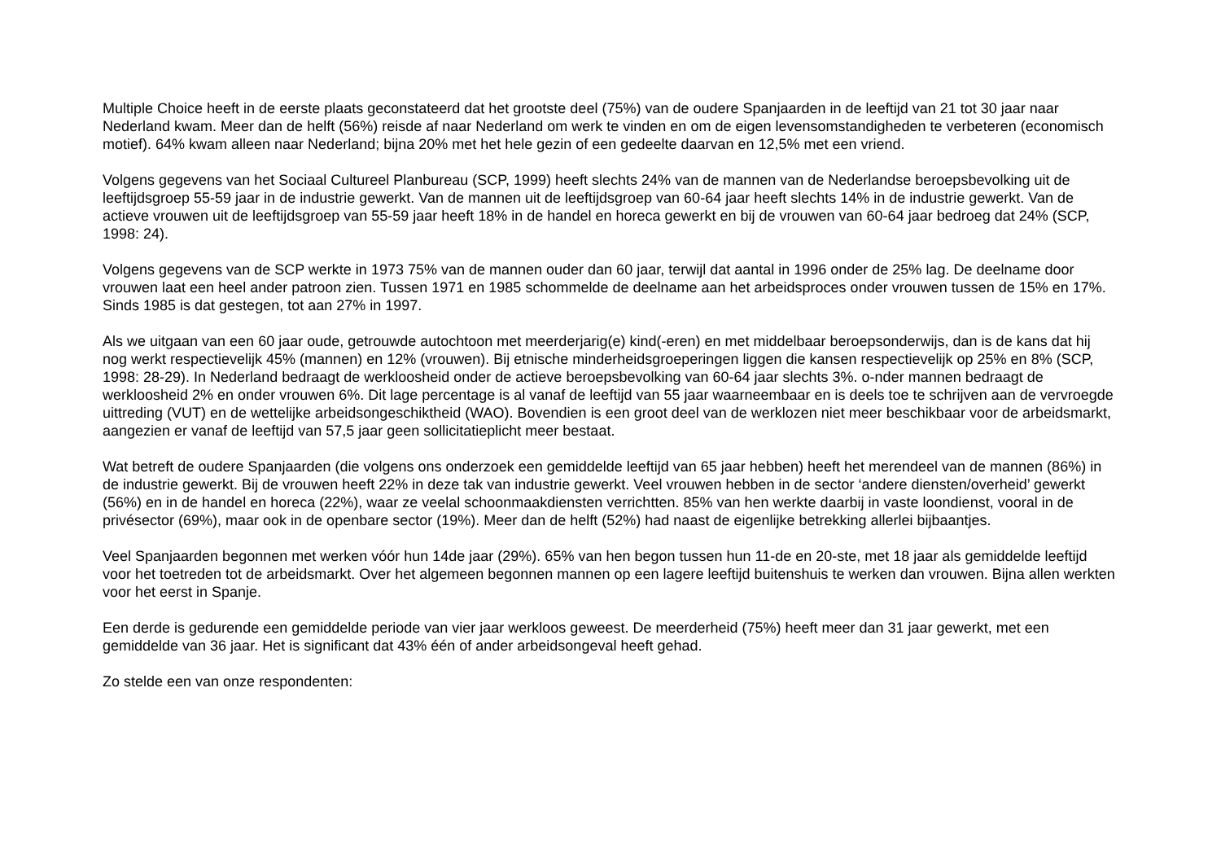Multiple Choice heeft in de eerste plaats geconstateerd dat het grootste deel (75%) van de oudere Spanjaarden in de leeftijd van 21 tot 30 jaar naar Nederland kwam. Meer dan de helft (56%) reisde af naar Nederland om werk te vinden en om de eigen levensomstandigheden te verbeteren (economisch motief). 64% kwam alleen naar Nederland; bijna 20% met het hele gezin of een gedeelte daarvan en 12,5% met een vriend.
Volgens gegevens van het Sociaal Cultureel Planbureau (SCP, 1999) heeft slechts 24% van de mannen van de Nederlandse beroepsbevolking uit de leeftijdsgroep 55-59 jaar in de industrie gewerkt. Van de mannen uit de leeftijdsgroep van 60-64 jaar heeft slechts 14% in de industrie gewerkt. Van de actieve vrouwen uit de leeftijdsgroep van 55-59 jaar heeft 18% in de handel en horeca gewerkt en bij de vrouwen van 60-64 jaar bedroeg dat 24% (SCP, 1998: 24).
Volgens gegevens van de SCP werkte in 1973 75% van de mannen ouder dan 60 jaar, terwijl dat aantal in 1996 onder de 25% lag. De deelname door vrouwen laat een heel ander patroon zien. Tussen 1971 en 1985 schommelde de deelname aan het arbeidsproces onder vrouwen tussen de 15% en 17%. Sinds 1985 is dat gestegen, tot aan 27% in 1997.
Als we uitgaan van een 60 jaar oude, getrouwde autochtoon met meerderjarig(e) kind(-eren) en met middelbaar beroepsonderwijs, dan is de kans dat hij nog werkt respectievelijk 45% (mannen) en 12% (vrouwen). Bij etnische minderheidsgroeperingen liggen die kansen respectievelijk op 25% en 8% (SCP, 1998: 28-29). In Nederland bedraagt de werkloosheid onder de actieve beroepsbevolking van 60-64 jaar slechts 3%. o-nder mannen bedraagt de werkloosheid 2% en onder vrouwen 6%. Dit lage percentage is al vanaf de leeftijd van 55 jaar waarneembaar en is deels toe te schrijven aan de vervroegde uittreding (VUT) en de wettelijke arbeidsongeschiktheid (WAO). Bovendien is een groot deel van de werklozen niet meer beschikbaar voor de arbeidsmarkt, aangezien er vanaf de leeftijd van 57,5 jaar geen sollicitatieplicht meer bestaat.
Wat betreft de oudere Spanjaarden (die volgens ons onderzoek een gemiddelde leeftijd van 65 jaar hebben) heeft het merendeel van de mannen (86%) in de industrie gewerkt. Bij de vrouwen heeft 22% in deze tak van industrie gewerkt. Veel vrouwen hebben in de sector ‘andere diensten/overheid’ gewerkt (56%) en in de handel en horeca (22%), waar ze veelal schoonmaakdiensten verrichtten. 85% van hen werkte daarbij in vaste loondienst, vooral in de privésector (69%), maar ook in de openbare sector (19%). Meer dan de helft (52%) had naast de eigenlijke betrekking allerlei bijbaantjes.
Veel Spanjaarden begonnen met werken vóór hun 14de jaar (29%). 65% van hen begon tussen hun 11-de en 20-ste, met 18 jaar als gemiddelde leeftijd voor het toetreden tot de arbeidsmarkt. Over het algemeen begonnen mannen op een lagere leeftijd buitenshuis te werken dan vrouwen. Bijna allen werkten voor het eerst in Spanje.
Een derde is gedurende een gemiddelde periode van vier jaar werkloos geweest. De meerderheid (75%) heeft meer dan 31 jaar gewerkt, met een gemiddelde van 36 jaar. Het is significant dat 43% één of ander arbeidsongeval heeft gehad.
Zo stelde een van onze respondenten: